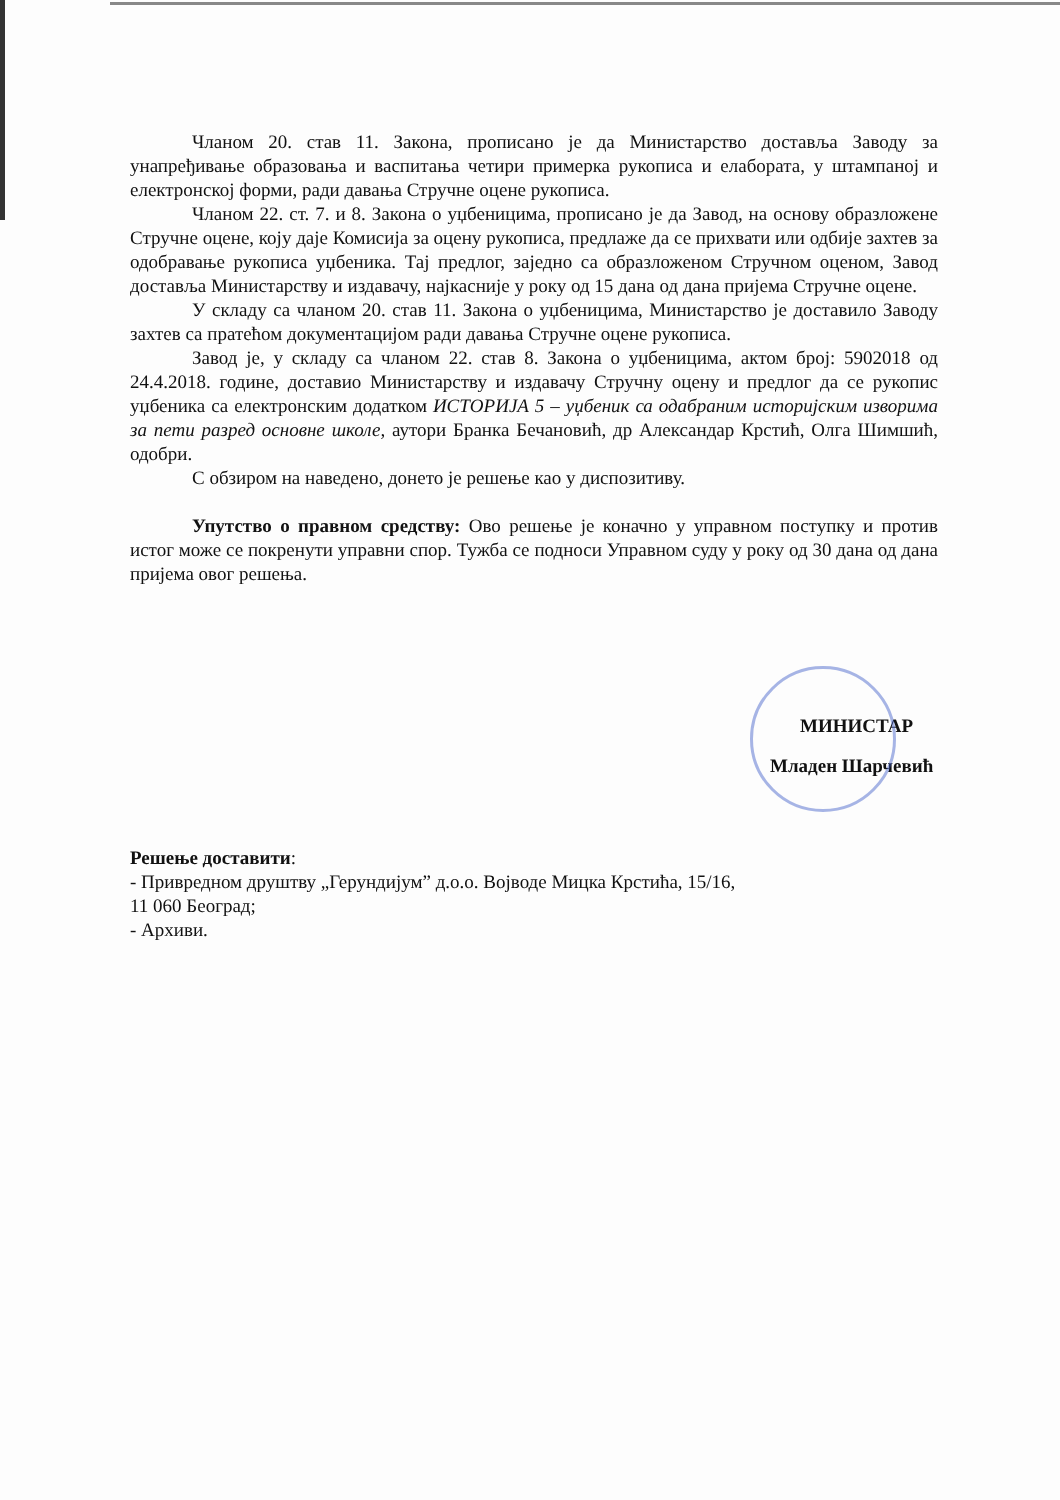Чланом 20. став 11. Закона, прописано је да Министарство доставља Заводу за унапређивање образовања и васпитања четири примерка рукописа и елабората, у штампаној и електронској форми, ради давања Стручне оцене рукописа.
Чланом 22. ст. 7. и 8. Закона о уџбеницима, прописано је да Завод, на основу образложене Стручне оцене, коју даје Комисија за оцену рукописа, предлаже да се прихвати или одбије захтев за одобравање рукописа уџбеника. Тај предлог, заједно са образложеном Стручном оценом, Завод доставља Министарству и издавачу, најкасније у року од 15 дана од дана пријема Стручне оцене.
У складу са чланом 20. став 11. Закона о уџбеницима, Министарство је доставило Заводу захтев са пратећом документацијом ради давања Стручне оцене рукописа.
Завод је, у складу са чланом 22. став 8. Закона о уџбеницима, актом број: 5902018 од 24.4.2018. године, доставио Министарству и издавачу Стручну оцену и предлог да се рукопис уџбеника са електронским додатком ИСТОРИЈА 5 – уџбеник са одабраним историјским изворима за пети разред основне школе, аутори Бранка Бечановић, др Александар Крстић, Олга Шимшић, одобри.
С обзиром на наведено, донето је решење као у диспозитиву.
Упутство о правном средству: Ово решење је коначно у управном поступку и против истог може се покренути управни спор. Тужба се подноси Управном суду у року од 30 дана од дана пријема овог решења.
МИНИСТАР
Младен Шарчевић
Решење доставити:
- Привредном друштву „Герундијум” д.о.о. Војводе Мицка Крстића, 15/16,
11 060 Београд;
- Архиви.